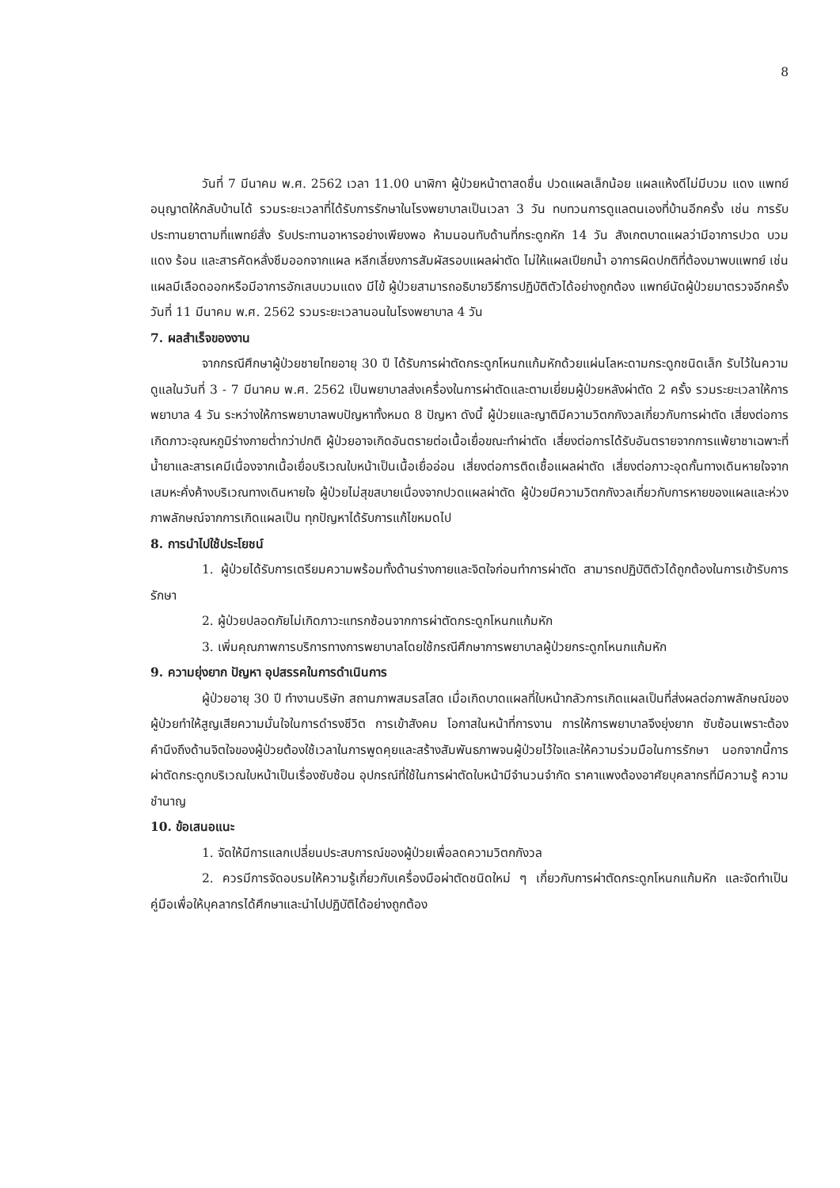8
วันที่ 7 มีนาคม พ.ศ. 2562 เวลา 11.00 นาฬิกา ผู้ป่วยหน้าตาสดชื่น ปวดแผลเล็กน้อย แผลแห้งดีไม่มีบวม แดง แพทย์อนุญาตให้กลับบ้านได้ รวมระยะเวลาที่ได้รับการรักษาในโรงพยาบาลเป็นเวลา 3 วัน ทบทวนการดูแลตนเองที่บ้านอีกครั้ง เช่น การรับประทานยาตามที่แพทย์สั่ง รับประทานอาหารอย่างเพียงพอ ห้ามนอนทับด้านที่กระดูกหัก 14 วัน สังเกตบาดแผลว่ามีอาการปวด บวม แดง ร้อน และสารคัดหลั่งซึมออกจากแผล หลีกเลี่ยงการสัมผัสรอบแผลผ่าตัด ไม่ให้แผลเปียกน้ำ อาการผิดปกติที่ต้องมาพบแพทย์ เช่น แผลมีเลือดออกหรือมีอาการอักเสบบวมแดง มีไข้ ผู้ป่วยสามารถอธิบายวิธีการปฏิบัติตัวได้อย่างถูกต้อง แพทย์นัดผู้ป่วยมาตรวจอีกครั้งวันที่ 11 มีนาคม พ.ศ. 2562 รวมระยะเวลานอนในโรงพยาบาล 4 วัน
7. ผลสำเร็จของงาน
จากกรณีศึกษาผู้ป่วยชายไทยอายุ 30 ปี ได้รับการผ่าตัดกระดูกโหนกแก้มหักด้วยแผ่นโลหะดามกระดูกชนิดเล็ก รับไว้ในความดูแลในวันที่ 3 - 7 มีนาคม พ.ศ. 2562 เป็นพยาบาลส่งเครื่องในการผ่าตัดและตามเยี่ยมผู้ป่วยหลังผ่าตัด 2 ครั้ง รวมระยะเวลาให้การพยาบาล 4 วัน ระหว่างให้การพยาบาลพบปัญหาทั้งหมด 8 ปัญหา ดังนี้ ผู้ป่วยและญาติมีความวิตกกังวลเกี่ยวกับการผ่าตัด เสี่ยงต่อการเกิดภาวะอุณหภูมิร่างกายต่ำกว่าปกติ ผู้ป่วยอาจเกิดอันตรายต่อเนื้อเยื่อขณะทำผ่าตัด เสี่ยงต่อการได้รับอันตรายจากการแพ้ยาชาเฉพาะที่ น้ำยาและสารเคมีเนื่องจากเนื้อเยื่อบริเวณใบหน้าเป็นเนื้อเยื่ออ่อน เสี่ยงต่อการติดเชื้อแผลผ่าตัด เสี่ยงต่อภาวะอุดกั้นทางเดินหายใจจากเสมหะคั่งค้างบริเวณทางเดินหายใจ ผู้ป่วยไม่สุขสบายเนื่องจากปวดแผลผ่าตัด ผู้ป่วยมีความวิตกกังวลเกี่ยวกับการหายของแผลและห่วงภาพลักษณ์จากการเกิดแผลเป็น ทุกปัญหาได้รับการแก้ไขหมดไป
8. การนำไปใช้ประโยชน์
1. ผู้ป่วยได้รับการเตรียมความพร้อมทั้งด้านร่างกายและจิตใจก่อนทำการผ่าตัด สามารถปฏิบัติตัวได้ถูกต้องในการเข้ารับการรักษา
2. ผู้ป่วยปลอดภัยไม่เกิดภาวะแทรกซ้อนจากการผ่าตัดกระดูกโหนกแก้มหัก
3. เพิ่มคุณภาพการบริการทางการพยาบาลโดยใช้กรณีศึกษาการพยาบาลผู้ป่วยกระดูกโหนกแก้มหัก
9. ความยุ่งยาก ปัญหา อุปสรรคในการดำเนินการ
ผู้ป่วยอายุ 30 ปี ทำงานบริษัท สถานภาพสมรสโสด เมื่อเกิดบาดแผลที่ใบหน้ากลัวการเกิดแผลเป็นที่ส่งผลต่อภาพลักษณ์ของผู้ป่วยทำให้สูญเสียความมั่นใจในการดำรงชีวิต การเข้าสังคม โอกาสในหน้าที่การงาน การให้การพยาบาลจึงยุ่งยาก ซับซ้อนเพราะต้องคำนึงถึงด้านจิตใจของผู้ป่วยต้องใช้เวลาในการพูดคุยและสร้างสัมพันธภาพจนผู้ป่วยไว้ใจและให้ความร่วมมือในการรักษา นอกจากนี้การผ่าตัดกระดูกบริเวณใบหน้าเป็นเรื่องซับซ้อน อุปกรณ์ที่ใช้ในการผ่าตัดใบหน้ามีจำนวนจำกัด ราคาแพงต้องอาศัยบุคลากรที่มีความรู้ ความชำนาญ
10. ข้อเสนอแนะ
1. จัดให้มีการแลกเปลี่ยนประสบการณ์ของผู้ป่วยเพื่อลดความวิตกกังวล
2. ควรมีการจัดอบรมให้ความรู้เกี่ยวกับเครื่องมือผ่าตัดชนิดใหม่ ๆ เกี่ยวกับการผ่าตัดกระดูกโหนกแก้มหัก และจัดทำเป็นคู่มือเพื่อให้บุคลากรได้ศึกษาและนำไปปฏิบัติได้อย่างถูกต้อง